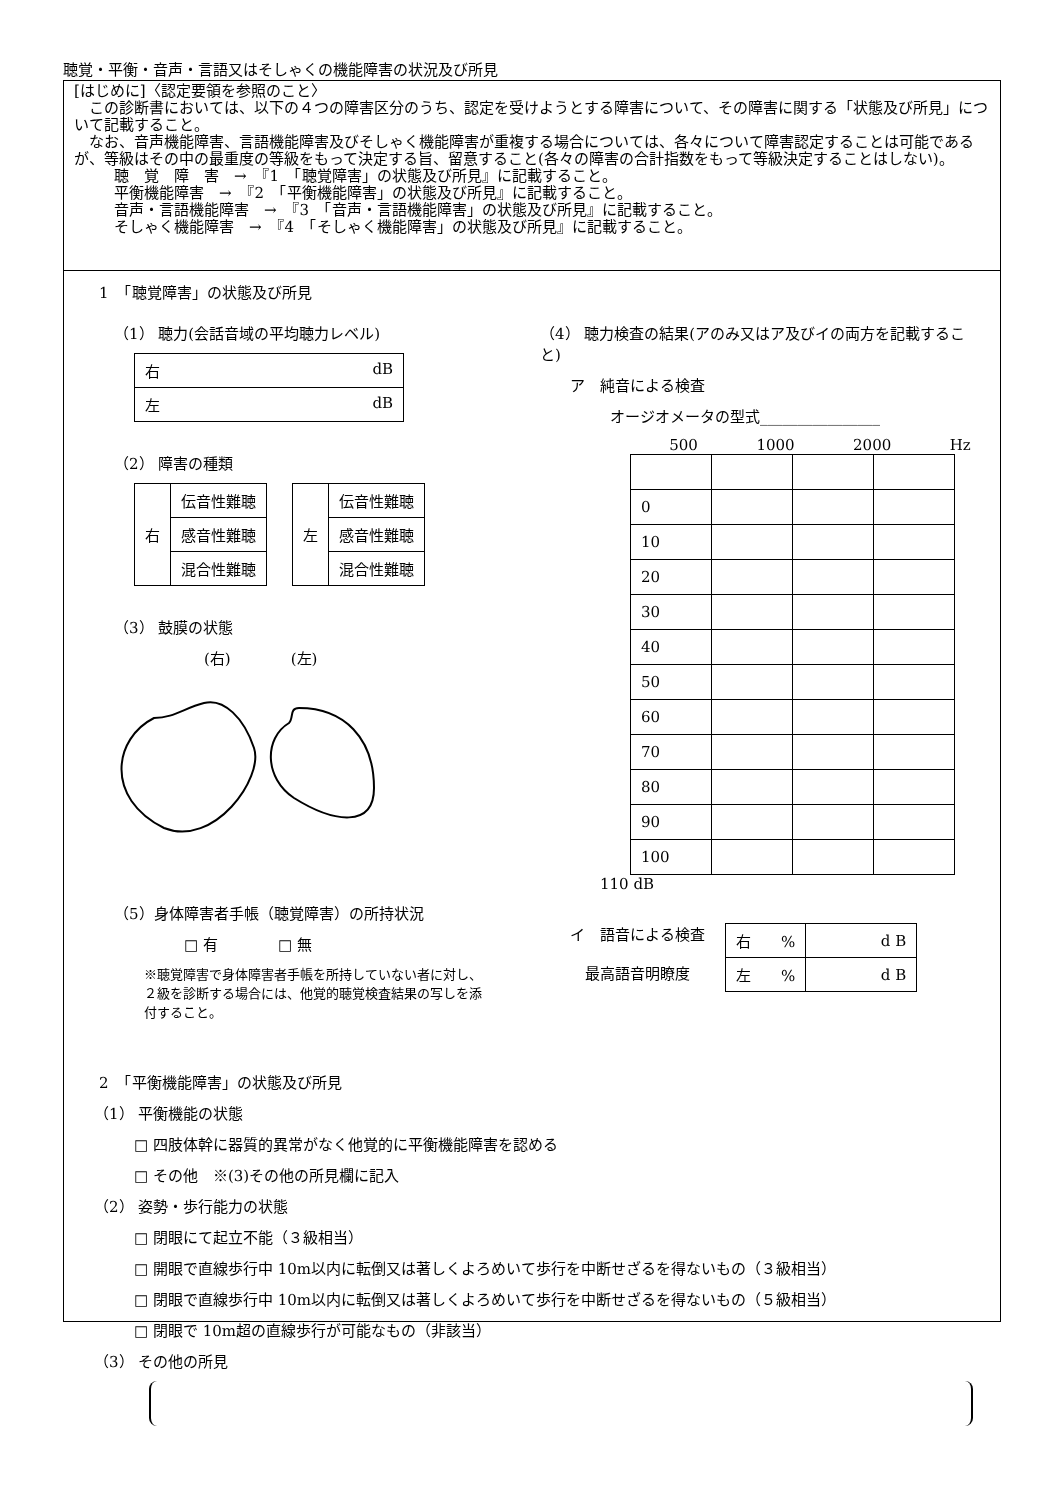聴覚・平衡・音声・言語又はそしゃくの機能障害の状況及び所見
[はじめに]〈認定要領を参照のこと〉
　この診断書においては、以下の４つの障害区分のうち、認定を受けようとする障害について、その障害に関する「状態及び所見」について記載すること。
　なお、音声機能障害、言語機能障害及びそしゃく機能障害が重複する場合については、各々について障害認定することは可能であるが、等級はその中の最重度の等級をもって決定する旨、留意すること(各々の障害の合計指数をもって等級決定することはしない)。
聴　覚　障　害　→　『1　「聴覚障害」の状態及び所見』に記載すること。
平衡機能障害　→　『2　「平衡機能障害」の状態及び所見』に記載すること。
音声・言語機能障害　→　『3　「音声・言語機能障害」の状態及び所見』に記載すること。
そしゃく機能障害　→　『4　「そしゃく機能障害」の状態及び所見』に記載すること。
1　「聴覚障害」の状態及び所見
（1） 聴力(会話音域の平均聴力レベル)
| 右 dB |
| 左 dB |
（2） 障害の種類
| 右 | 伝音性難聴 |
| | 感音性難聴 |
| | 混合性難聴 |
| 左 | 伝音性難聴 |
| | 感音性難聴 |
| | 混合性難聴 |
（3） 鼓膜の状態
(右)　　　　(左)
（5）身体障害者手帳（聴覚障害）の所持状況
□ 有　　　　□ 無
※聴覚障害で身体障害者手帳を所持していない者に対し、２級を診断する場合には、他覚的聴覚検査結果の写しを添付すること。
（4） 聴力検査の結果(アのみ又はア及びイの両方を記載すること)
ア　純音による検査
オージオメータの型式________________
500 1000 2000 Hz
| 0 | | | |
| 10 | | | |
| 20 | | | |
| 30 | | | |
| 40 | | | |
| 50 | | | |
| 60 | | | |
| 70 | | | |
| 80 | | | |
| 90 | | | |
| 100 | | | |
110 dB
イ　語音による検査
　最高語音明瞭度
| 右 % | d B |
| 左 % | d B |
2　「平衡機能障害」の状態及び所見
（1） 平衡機能の状態
□ 四肢体幹に器質的異常がなく他覚的に平衡機能障害を認める
□ その他　※(3)その他の所見欄に記入
（2） 姿勢・歩行能力の状態
□ 閉眼にて起立不能（３級相当）
□ 開眼で直線歩行中 10m以内に転倒又は著しくよろめいて歩行を中断せざるを得ないもの（３級相当）
□ 閉眼で直線歩行中 10m以内に転倒又は著しくよろめいて歩行を中断せざるを得ないもの（５級相当）
□ 閉眼で 10m超の直線歩行が可能なもの（非該当）
（3） その他の所見